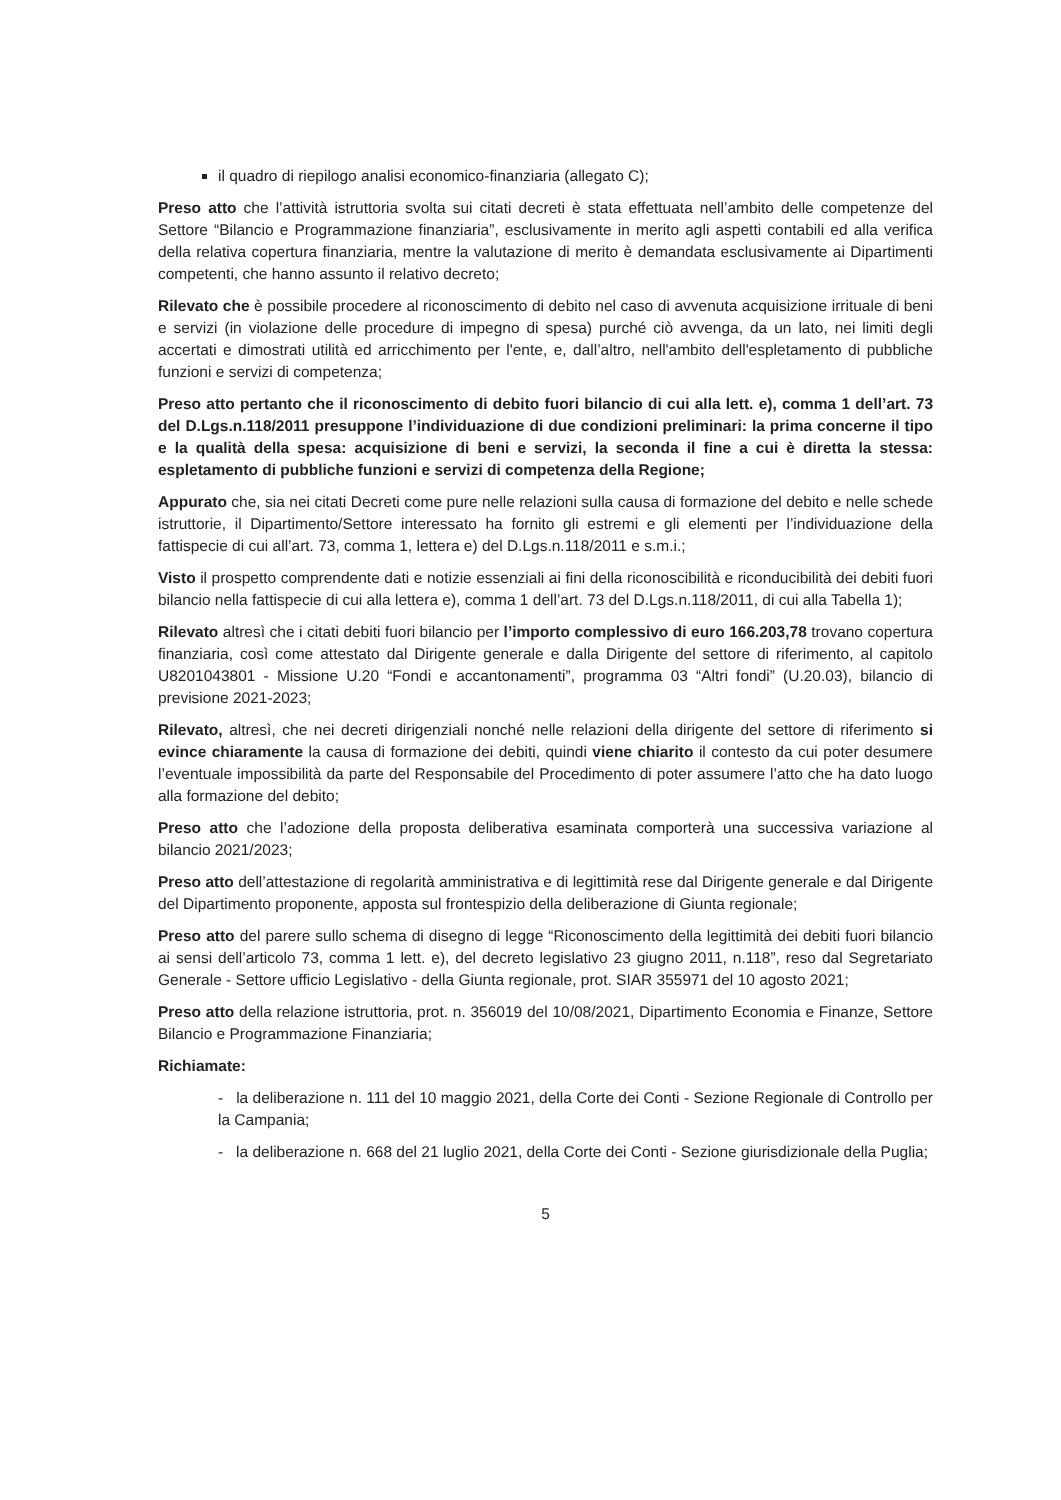il quadro di riepilogo analisi economico-finanziaria (allegato C);
Preso atto che l’attività istruttoria svolta sui citati decreti è stata effettuata nell’ambito delle competenze del Settore “Bilancio e Programmazione finanziaria”, esclusivamente in merito agli aspetti contabili ed alla verifica della relativa copertura finanziaria, mentre la valutazione di merito è demandata esclusivamente ai Dipartimenti competenti, che hanno assunto il relativo decreto;
Rilevato che è possibile procedere al riconoscimento di debito nel caso di avvenuta acquisizione irrituale di beni e servizi (in violazione delle procedure di impegno di spesa) purché ciò avvenga, da un lato, nei limiti degli accertati e dimostrati utilità ed arricchimento per l'ente, e, dall’altro, nell'ambito dell'espletamento di pubbliche funzioni e servizi di competenza;
Preso atto pertanto che il riconoscimento di debito fuori bilancio di cui alla lett. e), comma 1 dell’art. 73 del D.Lgs.n.118/2011 presuppone l’individuazione di due condizioni preliminari: la prima concerne il tipo e la qualità della spesa: acquisizione di beni e servizi, la seconda il fine a cui è diretta la stessa: espletamento di pubbliche funzioni e servizi di competenza della Regione;
Appurato che, sia nei citati Decreti come pure nelle relazioni sulla causa di formazione del debito e nelle schede istruttorie, il Dipartimento/Settore interessato ha fornito gli estremi e gli elementi per l’individuazione della fattispecie di cui all’art. 73, comma 1, lettera e) del D.Lgs.n.118/2011 e s.m.i.;
Visto il prospetto comprendente dati e notizie essenziali ai fini della riconoscibilità e riconducibilità dei debiti fuori bilancio nella fattispecie di cui alla lettera e), comma 1 dell’art. 73 del D.Lgs.n.118/2011, di cui alla Tabella 1);
Rilevato altresì che i citati debiti fuori bilancio per l’importo complessivo di euro 166.203,78 trovano copertura finanziaria, così come attestato dal Dirigente generale e dalla Dirigente del settore di riferimento, al capitolo U8201043801 - Missione U.20 “Fondi e accantonamenti”, programma 03 “Altri fondi” (U.20.03), bilancio di previsione 2021-2023;
Rilevato, altresì, che nei decreti dirigenziali nonché nelle relazioni della dirigente del settore di riferimento si evince chiaramente la causa di formazione dei debiti, quindi viene chiarito il contesto da cui poter desumere l’eventuale impossibilità da parte del Responsabile del Procedimento di poter assumere l’atto che ha dato luogo alla formazione del debito;
Preso atto che l’adozione della proposta deliberativa esaminata comporterà una successiva variazione al bilancio 2021/2023;
Preso atto dell’attestazione di regolarità amministrativa e di legittimità rese dal Dirigente generale e dal Dirigente del Dipartimento proponente, apposta sul frontespizio della deliberazione di Giunta regionale;
Preso atto del parere sullo schema di disegno di legge “Riconoscimento della legittimità dei debiti fuori bilancio ai sensi dell’articolo 73, comma 1 lett. e), del decreto legislativo 23 giugno 2011, n.118”, reso dal Segretariato Generale - Settore ufficio Legislativo - della Giunta regionale, prot. SIAR 355971 del 10 agosto 2021;
Preso atto della relazione istruttoria, prot. n. 356019 del 10/08/2021, Dipartimento Economia e Finanze, Settore Bilancio e Programmazione Finanziaria;
Richiamate:
- la deliberazione n. 111 del 10 maggio 2021, della Corte dei Conti - Sezione Regionale di Controllo per la Campania;
- la deliberazione n. 668 del 21 luglio 2021, della Corte dei Conti - Sezione giurisdizionale della Puglia;
5